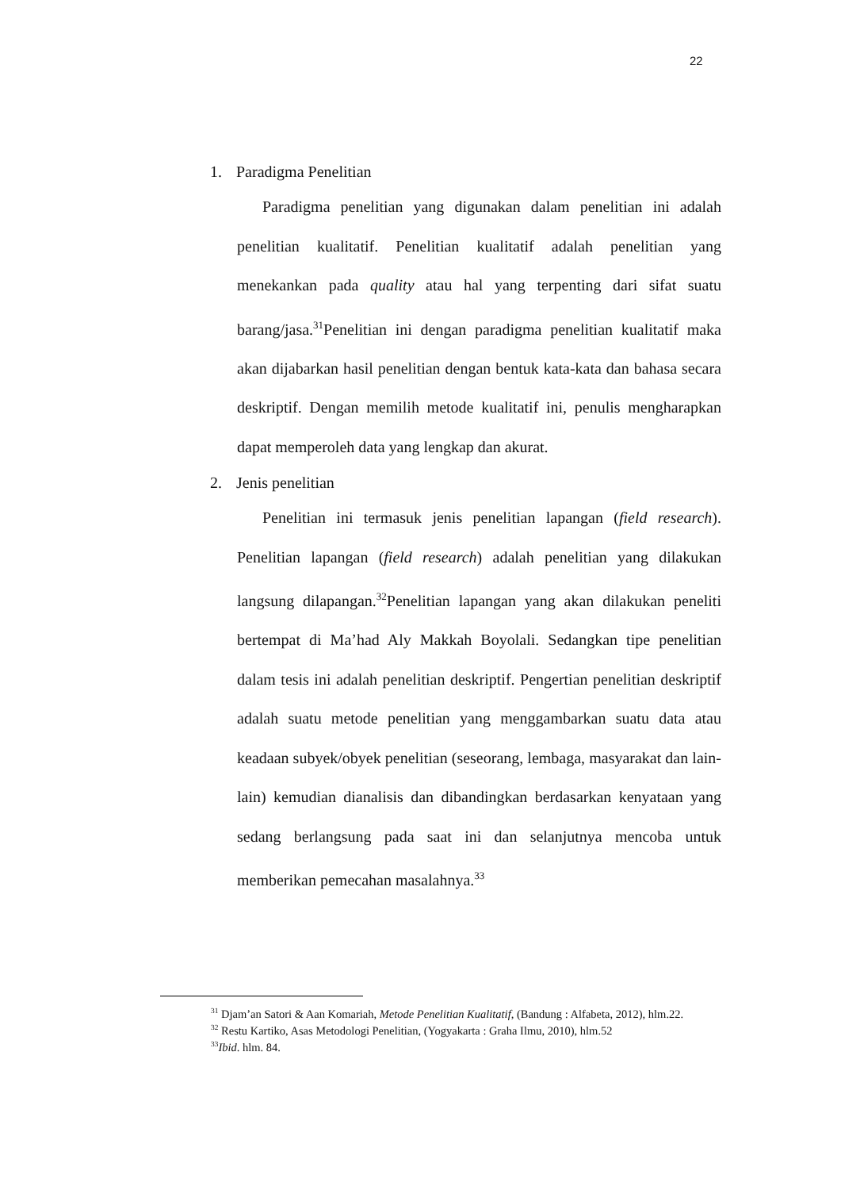22
1. Paradigma Penelitian
Paradigma penelitian yang digunakan dalam penelitian ini adalah penelitian kualitatif. Penelitian kualitatif adalah penelitian yang menekankan pada quality atau hal yang terpenting dari sifat suatu barang/jasa.<sup>31</sup>Penelitian ini dengan paradigma penelitian kualitatif maka akan dijabarkan hasil penelitian dengan bentuk kata-kata dan bahasa secara deskriptif. Dengan memilih metode kualitatif ini, penulis mengharapkan dapat memperoleh data yang lengkap dan akurat.
2. Jenis penelitian
Penelitian ini termasuk jenis penelitian lapangan (field research). Penelitian lapangan (field research) adalah penelitian yang dilakukan langsung dilapangan.<sup>32</sup>Penelitian lapangan yang akan dilakukan peneliti bertempat di Ma’had Aly Makkah Boyolali. Sedangkan tipe penelitian dalam tesis ini adalah penelitian deskriptif. Pengertian penelitian deskriptif adalah suatu metode penelitian yang menggambarkan suatu data atau keadaan subyek/obyek penelitian (seseorang, lembaga, masyarakat dan lain-lain) kemudian dianalisis dan dibandingkan berdasarkan kenyataan yang sedang berlangsung pada saat ini dan selanjutnya mencoba untuk memberikan pemecahan masalahnya.<sup>33</sup>
<sup>31</sup> Djam’an Satori & Aan Komariah, Metode Penelitian Kualitatif, (Bandung : Alfabeta, 2012), hlm.22.
<sup>32</sup> Restu Kartiko, Asas Metodologi Penelitian, (Yogyakarta : Graha Ilmu, 2010), hlm.52
<sup>33</sup> Ibid. hlm. 84.